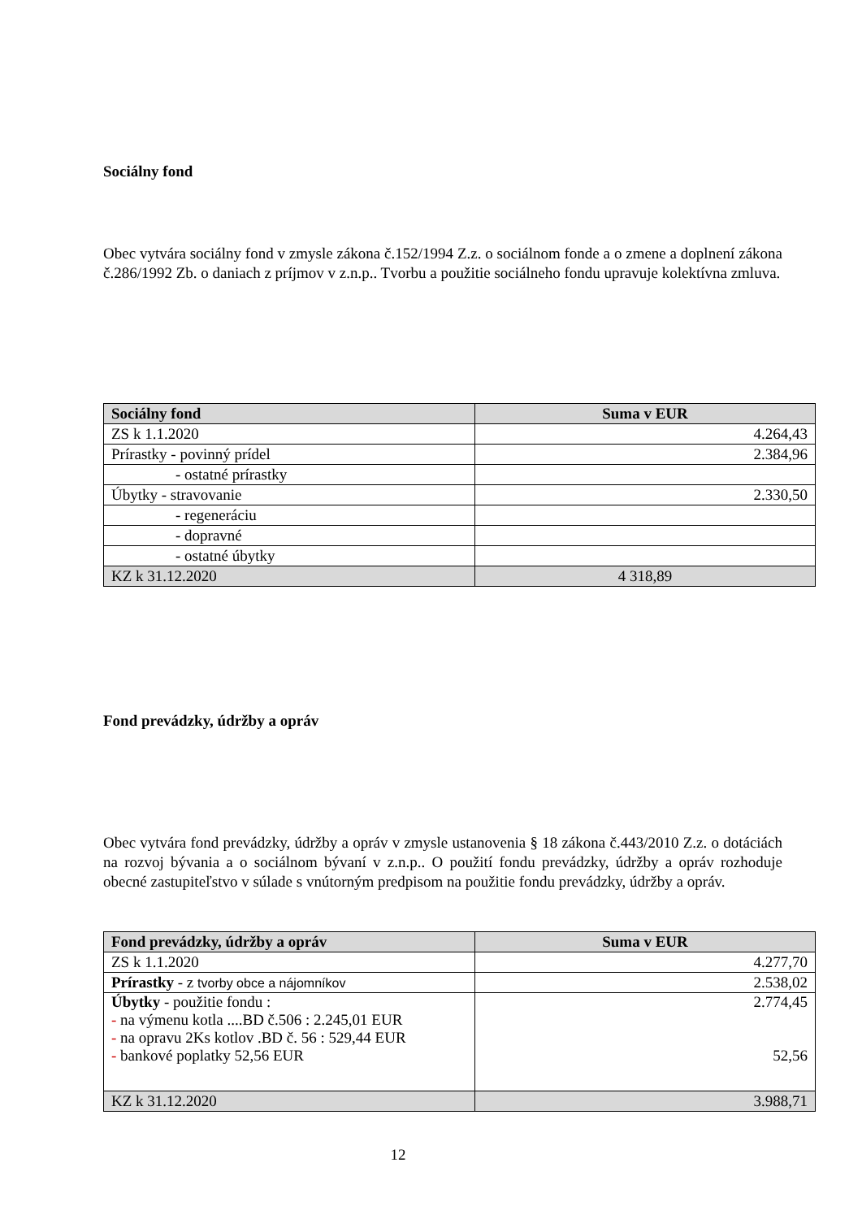Sociálny fond
Obec vytvára sociálny fond v zmysle zákona č.152/1994 Z.z. o sociálnom fonde a o zmene a doplnení zákona č.286/1992 Zb. o daniach z príjmov v z.n.p.. Tvorbu a použitie sociálneho fondu upravuje kolektívna zmluva.
| Sociálny fond | Suma v EUR |
| --- | --- |
| ZS k 1.1.2020 | 4.264,43 |
| Prírastky - povinný prídel | 2.384,96 |
| - ostatné prírastky | |
| Úbytky - stravovanie | 2.330,50 |
| - regeneráciu | |
| - dopravné | |
| - ostatné úbytky | |
| KZ k 31.12.2020 | 4 318,89 |
Fond prevádzky, údržby a opráv
Obec vytvára fond prevádzky, údržby a opráv v zmysle ustanovenia § 18 zákona č.443/2010 Z.z. o dotáciách na rozvoj bývania a o sociálnom bývaní v z.n.p.. O použití fondu prevádzky, údržby a opráv rozhoduje obecné zastupiteľstvo v súlade s vnútorným predpisom na použitie fondu prevádzky, údržby a opráv.
| Fond prevádzky, údržby a opráv | Suma v EUR |
| --- | --- |
| ZS k 1.1.2020 | 4.277,70 |
| Prírastky - z tvorby obce a nájomníkov | 2.538,02 |
| Úbytky - použitie fondu : - na výmenu kotla ....BD č.506 : 2.245,01 EUR - na opravu 2Ks kotlov .BD č. 56 : 529,44 EUR - bankové poplatky 52,56 EUR | 2.774,45 52,56 |
| KZ k 31.12.2020 | 3.988,71 |
12